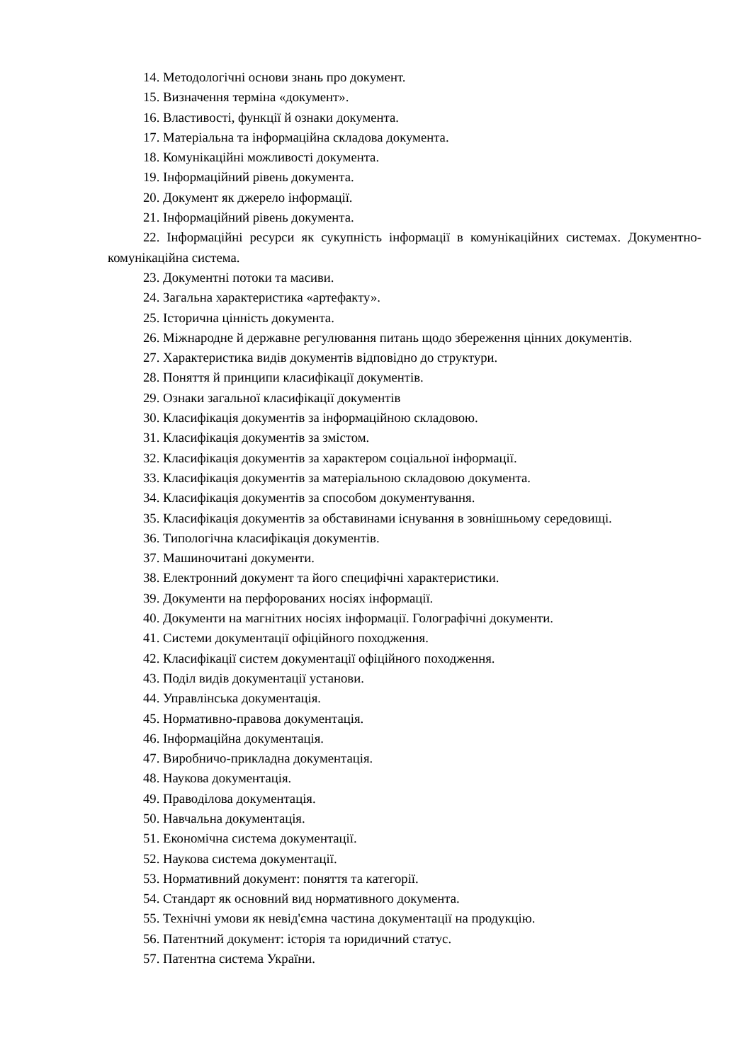14. Методологічні основи знань про документ.
15. Визначення терміна «документ».
16. Властивості, функції й ознаки документа.
17. Матеріальна та інформаційна складова документа.
18. Комунікаційні можливості документа.
19. Інформаційний рівень документа.
20. Документ як джерело інформації.
21. Інформаційний рівень документа.
22. Інформаційні ресурси як сукупність інформації в комунікаційних системах. Документно-комунікаційна система.
23. Документні потоки та масиви.
24. Загальна характеристика «артефакту».
25. Історична цінність документа.
26. Міжнародне й державне регулювання питань щодо збереження цінних документів.
27. Характеристика видів документів відповідно до структури.
28. Поняття й принципи класифікації документів.
29. Ознаки загальної класифікації документів
30. Класифікація документів за інформаційною складовою.
31. Класифікація документів за змістом.
32. Класифікація документів за характером соціальної інформації.
33. Класифікація документів за матеріальною складовою документа.
34. Класифікація документів за способом документування.
35. Класифікація документів за обставинами існування в зовнішньому середовищі.
36. Типологічна класифікація документів.
37. Машиночитані документи.
38. Електронний документ та його специфічні характеристики.
39. Документи на перфорованих носіях інформації.
40. Документи на магнітних носіях інформації. Голографічні документи.
41. Системи документації офіційного походження.
42. Класифікації систем документації офіційного походження.
43. Поділ видів документації установи.
44. Управлінська документація.
45. Нормативно-правова документація.
46. Інформаційна документація.
47. Виробничо-прикладна документація.
48. Наукова документація.
49. Праводілова документація.
50. Навчальна документація.
51. Економічна система документації.
52. Наукова система документації.
53. Нормативний документ: поняття та категорії.
54. Стандарт як основний вид нормативного документа.
55. Технічні умови як невід'ємна частина документації на продукцію.
56. Патентний документ: історія та юридичний статус.
57. Патентна система України.